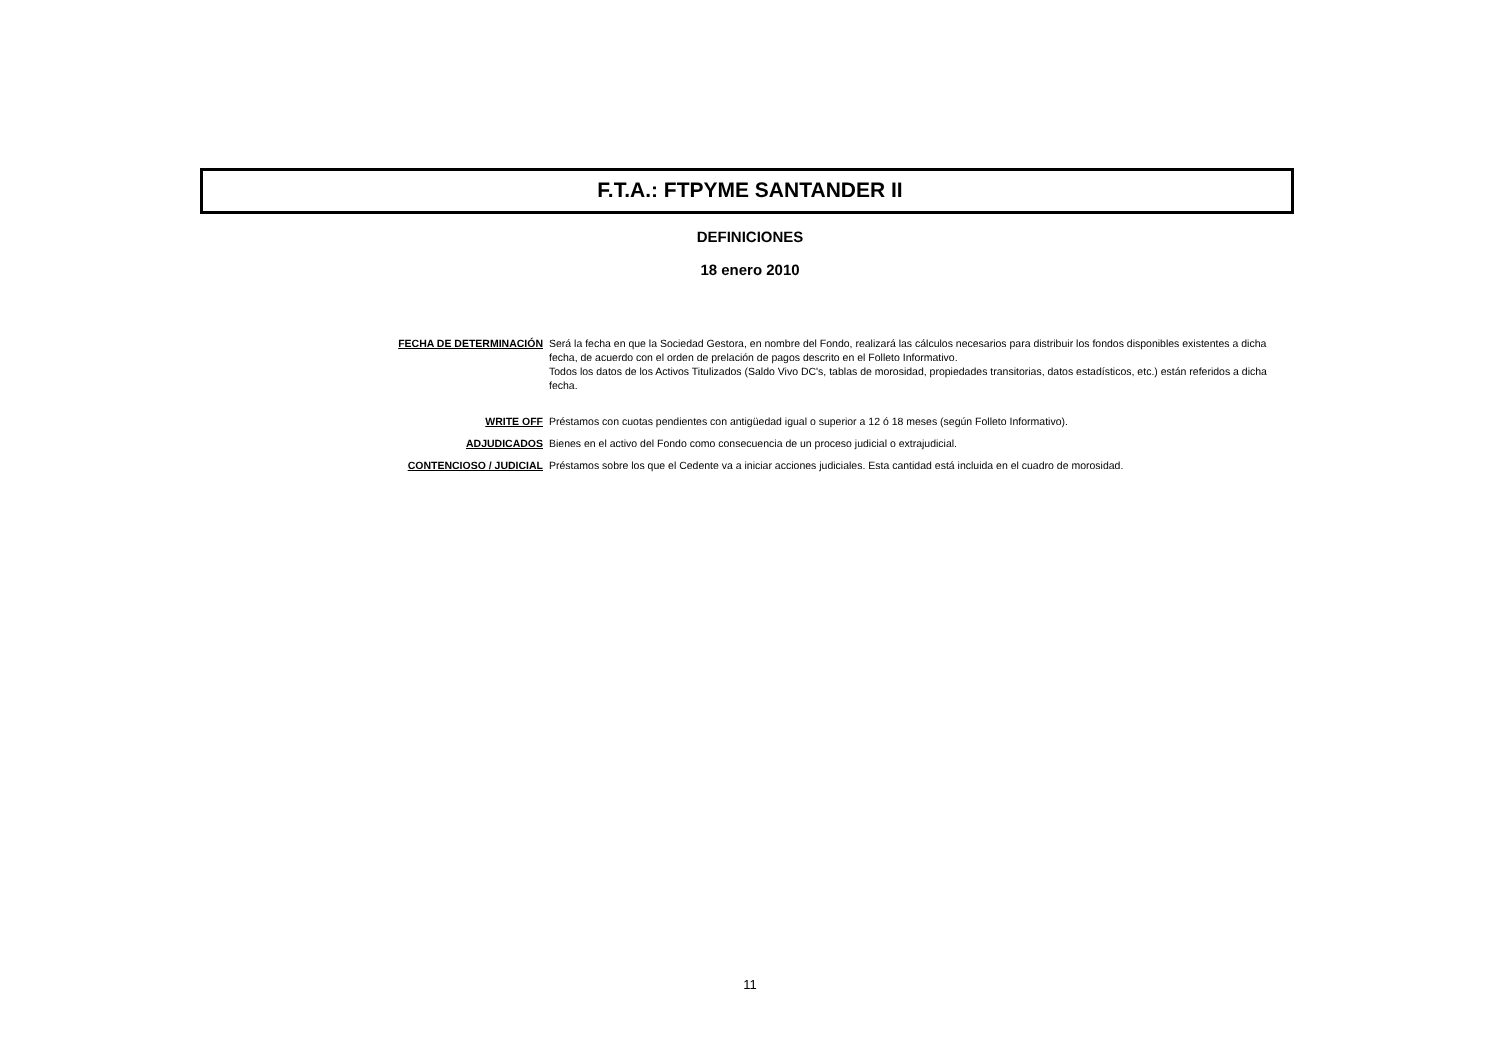F.T.A.: FTPYME SANTANDER II
DEFINICIONES
18 enero 2010
| FECHA DE DETERMINACIÓN | Será la fecha en que la Sociedad Gestora, en nombre del Fondo, realizará las cálculos necesarios para distribuir los fondos disponibles existentes a dicha fecha, de acuerdo con el orden de prelación de pagos descrito en el Folleto Informativo. Todos los datos de los Activos Titulizados (Saldo Vivo DC's, tablas de morosidad, propiedades transitorias, datos estadísticos, etc.) están referidos a dicha fecha. |
| WRITE OFF | Préstamos con cuotas pendientes con antigüedad igual o superior a 12 ó 18 meses (según Folleto Informativo). |
| ADJUDICADOS | Bienes en el activo del Fondo como consecuencia de un proceso judicial o extrajudicial. |
| CONTENCIOSO / JUDICIAL | Préstamos sobre los que el Cedente va a iniciar acciones judiciales. Esta cantidad está incluida en el cuadro de morosidad. |
11